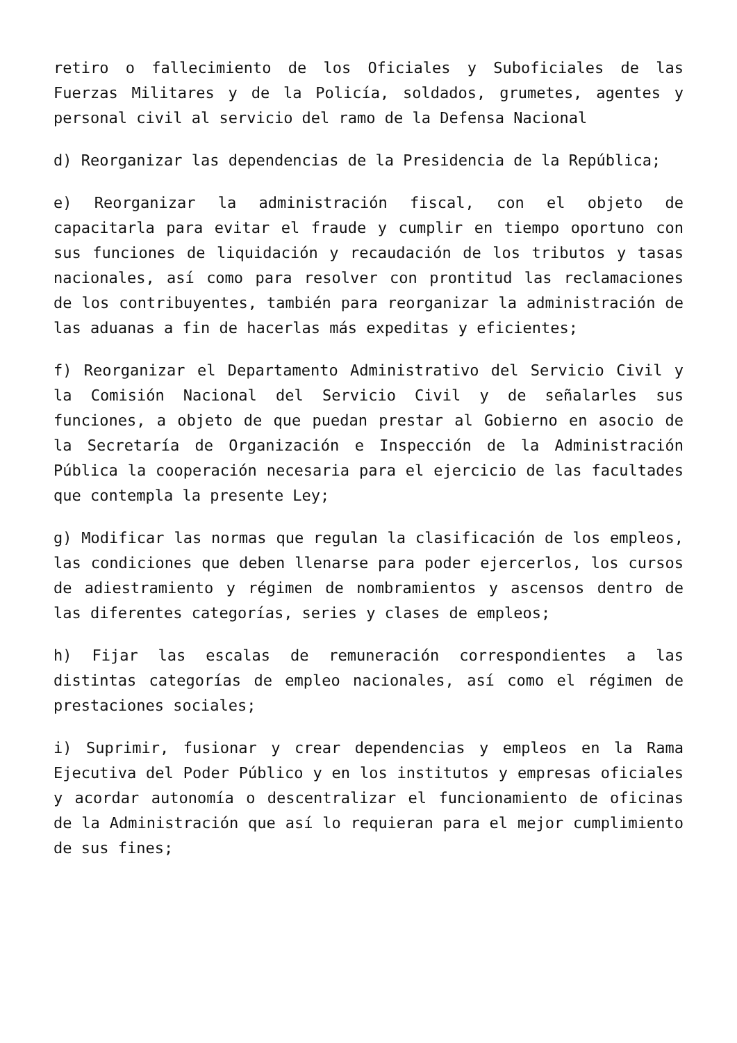retiro o fallecimiento de los Oficiales y Suboficiales de las Fuerzas Militares y de la Policía, soldados, grumetes, agentes y personal civil al servicio del ramo de la Defensa Nacional
d) Reorganizar las dependencias de la Presidencia de la República;
e) Reorganizar la administración fiscal, con el objeto de capacitarla para evitar el fraude y cumplir en tiempo oportuno con sus funciones de liquidación y recaudación de los tributos y tasas nacionales, así como para resolver con prontitud las reclamaciones de los contribuyentes, también para reorganizar la administración de las aduanas a fin de hacerlas más expeditas y eficientes;
f) Reorganizar el Departamento Administrativo del Servicio Civil y la Comisión Nacional del Servicio Civil y de señalarles sus funciones, a objeto de que puedan prestar al Gobierno en asocio de la Secretaría de Organización e Inspección de la Administración Pública la cooperación necesaria para el ejercicio de las facultades que contempla la presente Ley;
g) Modificar las normas que regulan la clasificación de los empleos, las condiciones que deben llenarse para poder ejercerlos, los cursos de adiestramiento y régimen de nombramientos y ascensos dentro de las diferentes categorías, series y clases de empleos;
h) Fijar las escalas de remuneración correspondientes a las distintas categorías de empleo nacionales, así como el régimen de prestaciones sociales;
i) Suprimir, fusionar y crear dependencias y empleos en la Rama Ejecutiva del Poder Público y en los institutos y empresas oficiales y acordar autonomía o descentralizar el funcionamiento de oficinas de la Administración que así lo requieran para el mejor cumplimiento de sus fines;